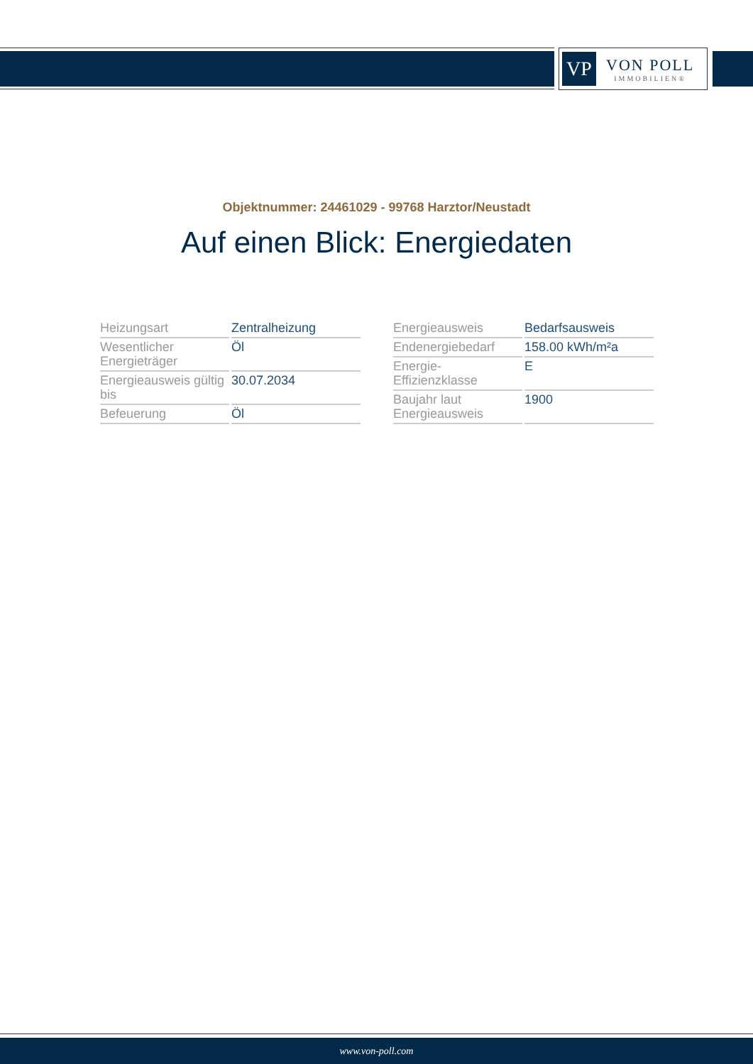VP
VON POLL
IMMOBILIEN®
Objektnummer: 24461029 - 99768 Harztor/Neustadt
Auf einen Blick: Energiedaten
| Heizungsart | Zentralheizung |
| Wesentlicher Energieträger | Öl |
| Energieausweis gültig bis | 30.07.2034 |
| Befeuerung | Öl |
| Energieausweis | Bedarfsausweis |
| Endenergiebedarf | 158.00 kWh/m²a |
| Energie-Effizienzklasse | E |
| Baujahr laut Energieausweis | 1900 |
www.von-poll.com